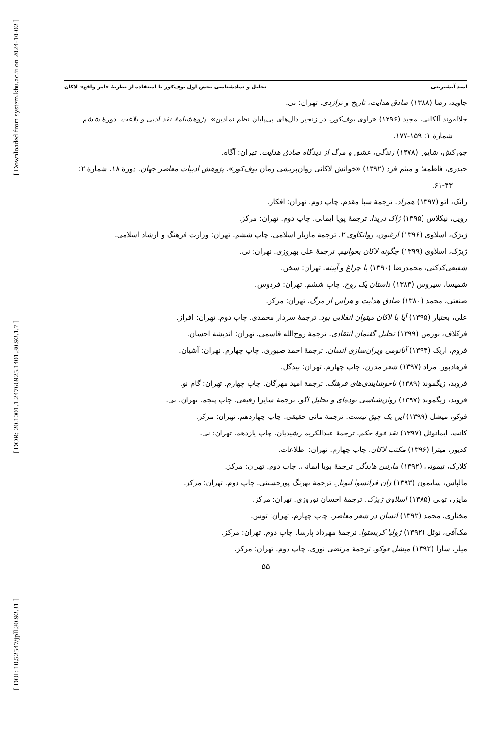[ Downloaded from system.khu.ac.ir on 2024-10-02 ]
[ DOR: 20.1001.1.24766925.1401.30.92.1.7 ]
[ DOI: 10.52547/jpll.30.92.31 ]
اسد آبشیرینی تحلیل و نمادشناسی بخش اول بوف‌کور با استفاده از نظریهٔ «امر واقع» لاکان
جاوید، رضا (۱۳۸۸) صادق هدایت، تاریخ و تراژدی. تهران: نی.
جلاله‌وند آلکانی، مجید (۱۳۹۶) «راوی بوف‌کور، در زنجیر دال‌های بی‌پایان نظم نمادین». پژوهشنامهٔ نقد ادبی و بلاغت. دورهٔ ششم. شمارهٔ ۱: ۱۵۹-۱۷۷.
جورکش، شاپور (۱۳۷۸) زندگی، عشق و مرگ از دیدگاه صادق هدایت. تهران: آگاه.
حیدری، فاطمه؛ و میثم فرد (۱۳۹۲) «خوانش لاکانی روان‌پریشی رمان بوف‌کور». پژوهش ادبیات معاصر جهان. دورهٔ ۱۸. شمارهٔ ۲: ۴۳-۶۱.
رانک، اتو (۱۳۹۷) همزاد. ترجمهٔ سبا مقدم. چاپ دوم. تهران: افکار.
رویل، نیکلاس (۱۳۹۵) ژاک دریدا. ترجمهٔ پویا ایمانی. چاپ دوم. تهران: مرکز.
ژیژک، اسلاوی (۱۳۹۶) ارغنون، روانکاوی ۲. ترجمهٔ مازیار اسلامی. چاپ ششم. تهران: وزارت فرهنگ و ارشاد اسلامی.
ژیژک، اسلاوی (۱۳۹۹) چگونه لاکان بخوانیم. ترجمهٔ علی بهروزی. تهران: نی.
شفیعی‌کدکنی، محمدرضا (۱۳۹۰) با چراغ و آیینه. تهران: سخن.
شمیسا، سیروس (۱۳۸۳) داستان یک روح. چاپ ششم. تهران: فردوس.
صنعتی، محمد (۱۳۸۰) صادق هدایت و هراس از مرگ. تهران: مرکز.
علی، بختیار (۱۳۹۵) آیا با لاکان میتوان انقلابی بود. ترجمهٔ سردار محمدی. چاپ دوم. تهران: افراز.
فرکلاف، نورمن (۱۳۹۹) تحلیل گفتمان انتقادی. ترجمهٔ روح‌الله قاسمی. تهران: اندیشهٔ احسان.
فروم، اریک (۱۳۹۴) آناتومی ویران‌سازی انسان. ترجمهٔ احمد صبوری. چاپ چهارم. تهران: آشیان.
فرهادپور، مراد (۱۳۹۷) شعر مدرن. چاپ چهارم. تهران: بیدگل.
فروید، زیگموند (۱۳۸۹) ناخوشایندی‌های فرهنگ. ترجمهٔ امید مهرگان. چاپ چهارم. تهران: گام نو.
فروید، زیگموند (۱۳۹۷) روان‌شناسی توده‌ای و تحلیل اگو. ترجمهٔ سایرا رفیعی. چاپ پنجم. تهران: نی.
فوکو، میشل (۱۳۹۹) این یک چپق نیست. ترجمهٔ مانی حقیقی. چاپ چهاردهم. تهران: مرکز.
کانت، ایمانوئل (۱۳۹۷) نقد قوهٔ حکم. ترجمهٔ عبدالکریم رشیدیان. چاپ یازدهم. تهران: نی.
کدیور، میترا (۱۳۹۶) مکتب لاکان. چاپ چهارم. تهران: اطلاعات.
کلارک، تیموتی (۱۳۹۲) مارتین هایدگر. ترجمهٔ پویا ایمانی. چاپ دوم. تهران: مرکز.
مالپاس، سایمون (۱۳۹۳) ژان فرانسوا لیوتار. ترجمهٔ بهرنگ پورحسینی. چاپ دوم. تهران: مرکز.
مایزر، تونی (۱۳۸۵) اسلاوی ژیژک. ترجمهٔ احسان نوروزی. تهران: مرکز.
مختاری، محمد (۱۳۹۲) انسان در شعر معاصر. چاپ چهارم. تهران: توس.
مک‌آفی، نوئل (۱۳۹۲) ژولیا کریستوا. ترجمهٔ مهرداد پارسا. چاپ دوم. تهران: مرکز.
میلز، سارا (۱۳۹۲) میشل فوکو. ترجمهٔ مرتضی نوری. چاپ دوم. تهران: مرکز.
۵۵